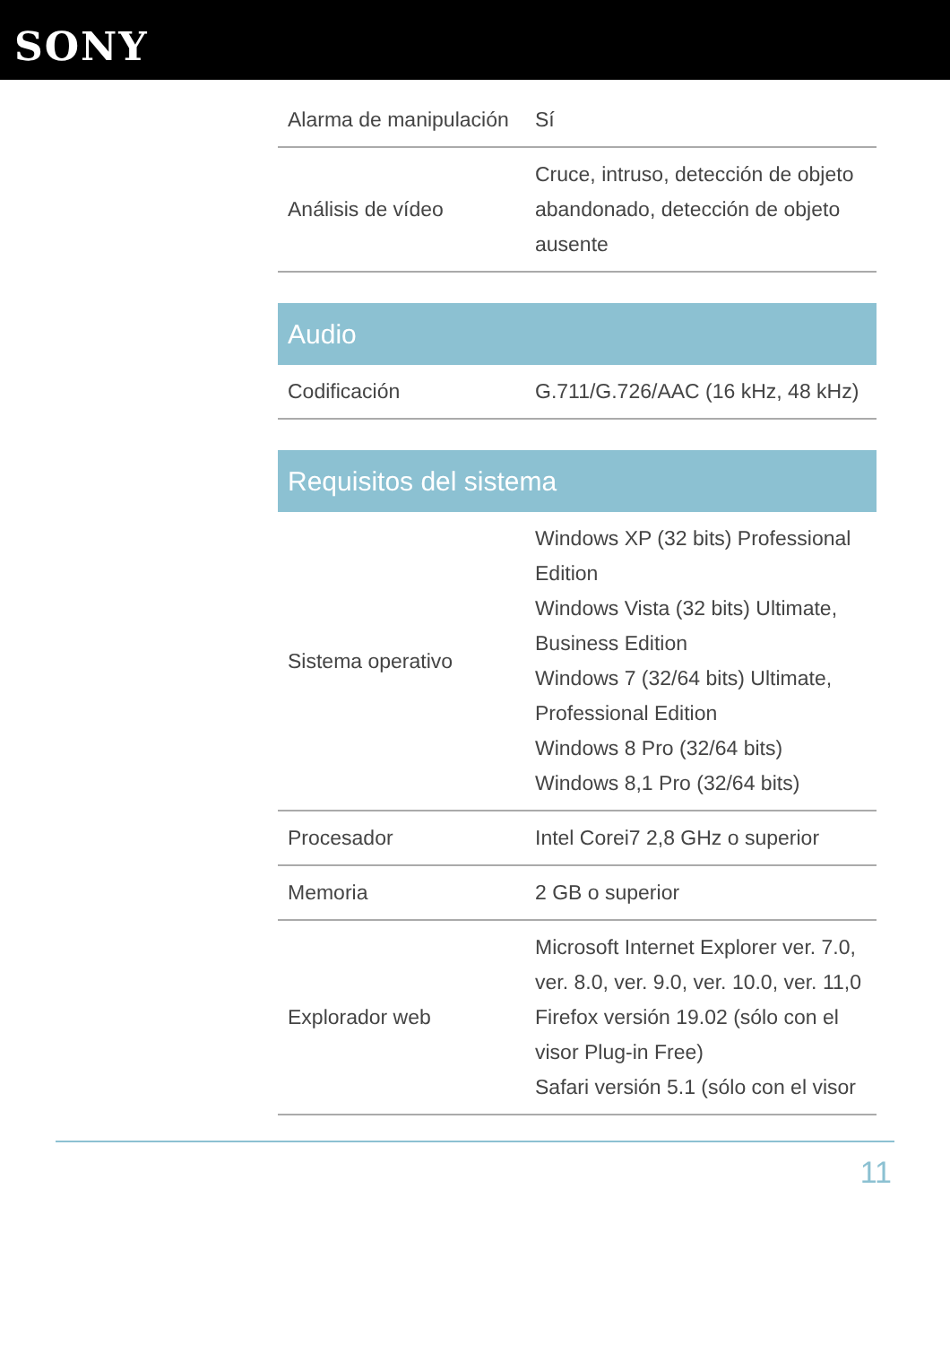SONY
| Alarma de manipulación | Sí |
| Análisis de vídeo | Cruce, intruso, detección de objeto abandonado, detección de objeto ausente |
| Audio | |
| --- | --- |
| Codificación | G.711/G.726/AAC (16 kHz, 48 kHz) |
| Requisitos del sistema | |
| --- | --- |
| Sistema operativo | Windows XP (32 bits) Professional Edition Windows Vista (32 bits) Ultimate, Business Edition Windows 7 (32/64 bits) Ultimate, Professional Edition Windows 8 Pro (32/64 bits) Windows 8,1 Pro (32/64 bits) |
| Procesador | Intel Corei7 2,8 GHz o superior |
| Memoria | 2 GB o superior |
| Explorador web | Microsoft Internet Explorer ver. 7.0, ver. 8.0, ver. 9.0, ver. 10.0, ver. 11,0 Firefox versión 19.02 (sólo con el visor Plug-in Free) Safari versión 5.1 (sólo con el visor |
11